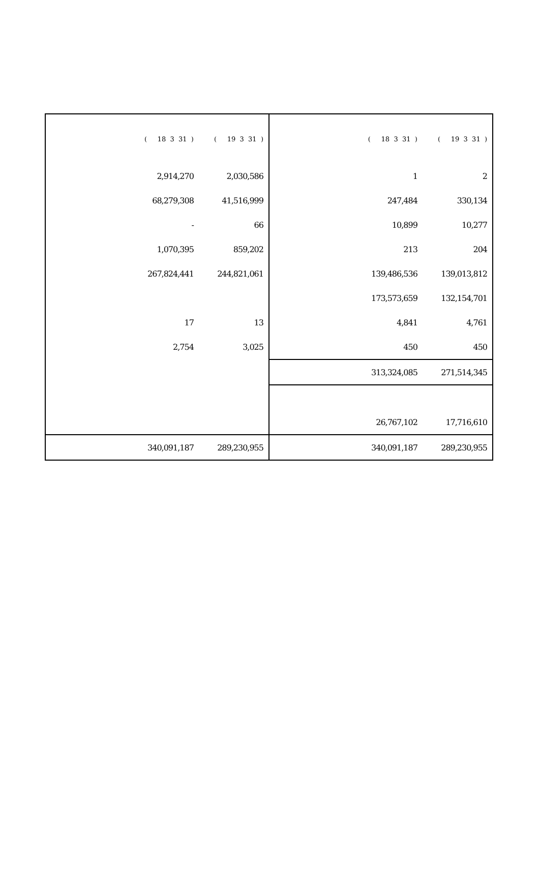| | ( 18 3 31 ) | ( 19 3 31 ) | | ( 18 3 31 ) | ( 19 3 31 ) |
| | 2,914,270 | 2,030,586 | | 1 | 2 |
| | 68,279,308 | 41,516,999 | | 247,484 | 330,134 |
| | - | 66 | | 10,899 | 10,277 |
| | 1,070,395 | 859,202 | | 213 | 204 |
| | 267,824,441 | 244,821,061 | | 139,486,536 | 139,013,812 |
| | | | | 173,573,659 | 132,154,701 |
| | 17 | 13 | | 4,841 | 4,761 |
| | 2,754 | 3,025 | | 450 | 450 |
| | | | | 313,324,085 | 271,514,345 |
| | | | | 26,767,102 | 17,716,610 |
| | 340,091,187 | 289,230,955 | | 340,091,187 | 289,230,955 |